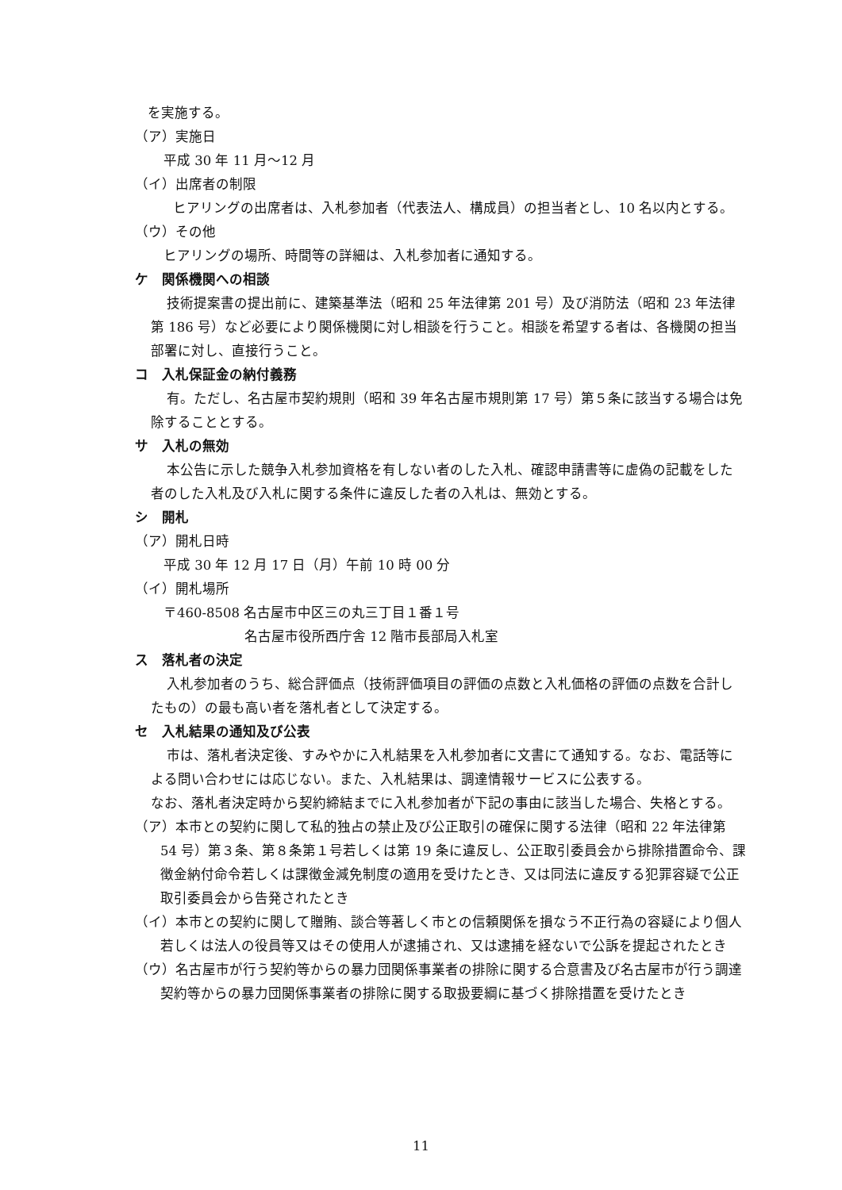を実施する。
（ア）実施日
平成 30 年 11 月～12 月
（イ）出席者の制限
ヒアリングの出席者は、入札参加者（代表法人、構成員）の担当者とし、10 名以内とする。
（ウ）その他
ヒアリングの場所、時間等の詳細は、入札参加者に通知する。
ケ　関係機関への相談
技術提案書の提出前に、建築基準法（昭和 25 年法律第 201 号）及び消防法（昭和 23 年法律第 186 号）など必要により関係機関に対し相談を行うこと。相談を希望する者は、各機関の担当部署に対し、直接行うこと。
コ　入札保証金の納付義務
有。ただし、名古屋市契約規則（昭和 39 年名古屋市規則第 17 号）第５条に該当する場合は免除することとする。
サ　入札の無効
本公告に示した競争入札参加資格を有しない者のした入札、確認申請書等に虚偽の記載をした者のした入札及び入札に関する条件に違反した者の入札は、無効とする。
シ　開札
（ア）開札日時
平成 30 年 12 月 17 日（月）午前 10 時 00 分
（イ）開札場所
〒460-8508 名古屋市中区三の丸三丁目１番１号
名古屋市役所西庁舎 12 階市長部局入札室
ス　落札者の決定
入札参加者のうち、総合評価点（技術評価項目の評価の点数と入札価格の評価の点数を合計したもの）の最も高い者を落札者として決定する。
セ　入札結果の通知及び公表
市は、落札者決定後、すみやかに入札結果を入札参加者に文書にて通知する。なお、電話等による問い合わせには応じない。また、入札結果は、調達情報サービスに公表する。
なお、落札者決定時から契約締結までに入札参加者が下記の事由に該当した場合、失格とする。
（ア）本市との契約に関して私的独占の禁止及び公正取引の確保に関する法律（昭和 22 年法律第 54 号）第３条、第８条第１号若しくは第 19 条に違反し、公正取引委員会から排除措置命令、課徴金納付命令若しくは課徴金減免制度の適用を受けたとき、又は同法に違反する犯罪容疑で公正取引委員会から告発されたとき
（イ）本市との契約に関して贈賄、談合等著しく市との信頼関係を損なう不正行為の容疑により個人若しくは法人の役員等又はその使用人が逮捕され、又は逮捕を経ないで公訴を提起されたとき
（ウ）名古屋市が行う契約等からの暴力団関係事業者の排除に関する合意書及び名古屋市が行う調達契約等からの暴力団関係事業者の排除に関する取扱要綱に基づく排除措置を受けたとき
11